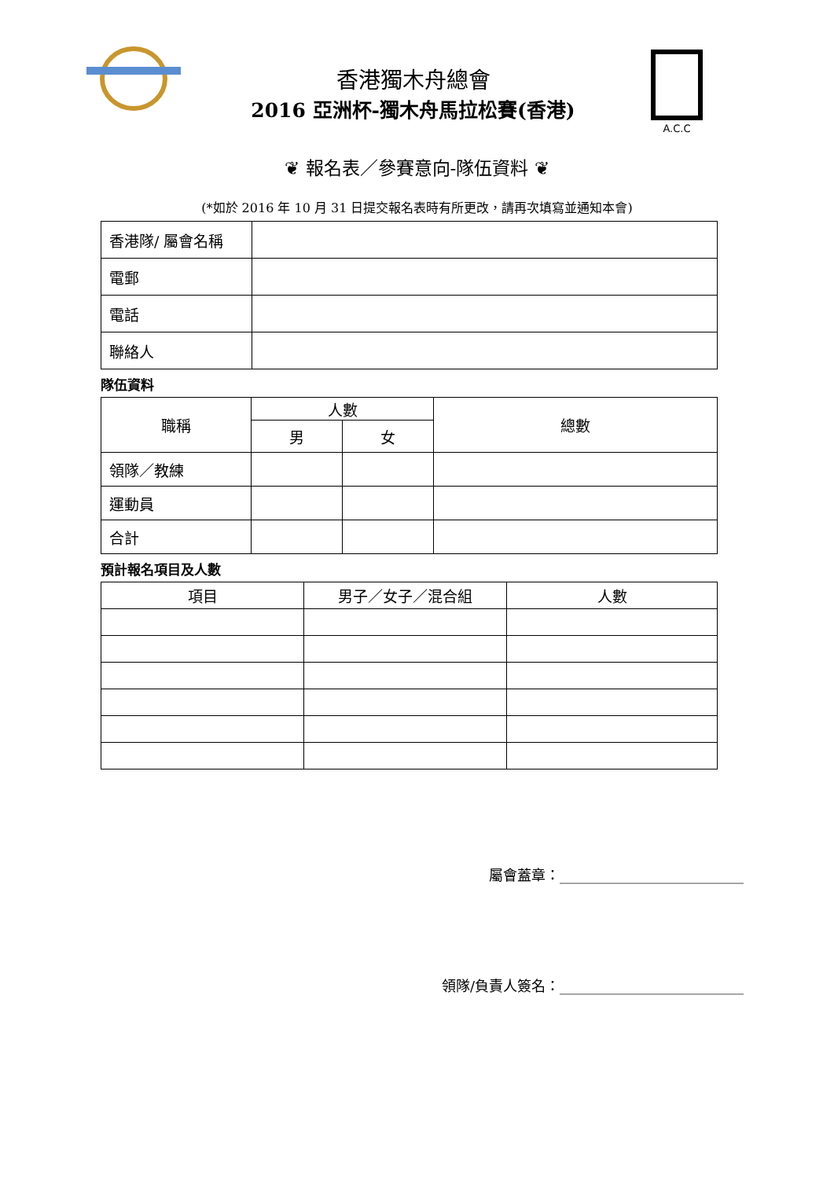香港獨木舟總會
2016 亞洲杯-獨木舟馬拉松賽(香港)
A.C.C
❦ 報名表／參賽意向-隊伍資料 ❦
(*如於 2016 年 10 月 31 日提交報名表時有所更改，請再次填寫並通知本會)
| 香港隊/ 屬會名稱 | |
| 電郵 | |
| 電話 | |
| 聯絡人 | |
隊伍資料
| 職稱 | 人數 | | 總數 |
| --- | --- | --- | --- |
| | 男 | 女 | |
| 領隊／教練 | | | |
| 運動員 | | | |
| 合計 | | | |
預計報名項目及人數
| 項目 | 男子／女子／混合組 | 人數 |
| --- | --- | --- |
屬會蓋章：__________________________
領隊/負責人簽名：__________________________